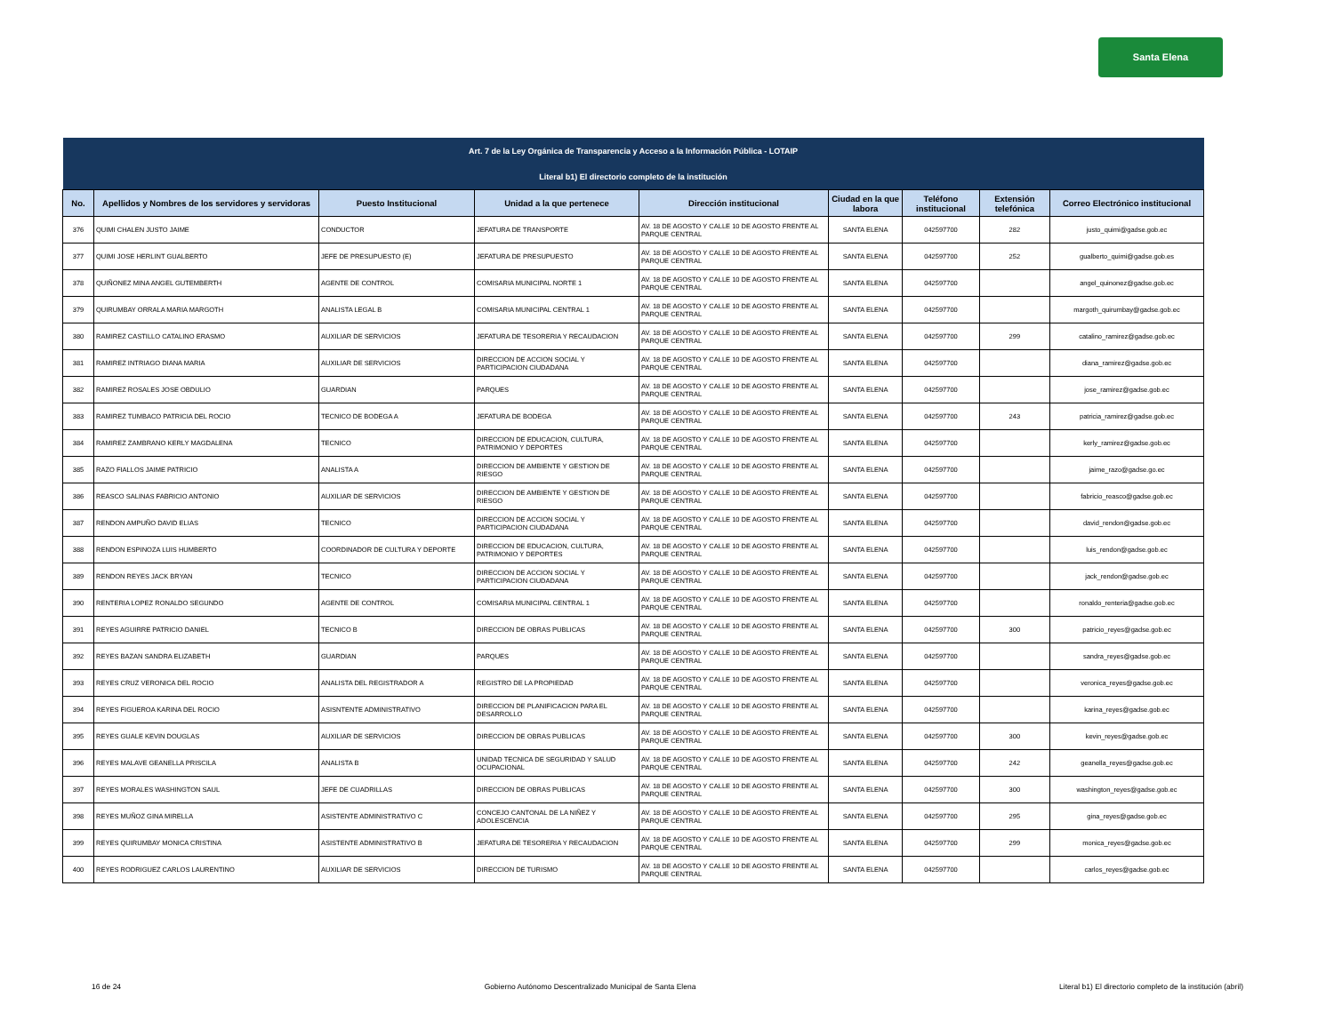Santa Elena
| Art. 7 de la Ley Orgánica de Transparencia y Acceso a la Información Pública - LOTAIP | | | | | | | | |
| --- | --- | --- | --- | --- | --- | --- | --- | --- |
| Literal b1) El directorio completo de la institución | | | | | | | | |
| No. | Apellidos y Nombres de los servidores y servidoras | Puesto Institucional | Unidad a la que pertenece | Dirección institucional | Ciudad en la que labora | Teléfono institucional | Extensión telefónica | Correo Electrónico institucional |
| 376 | QUIMI CHALEN JUSTO JAIME | CONDUCTOR | JEFATURA DE TRANSPORTE | AV. 18 DE AGOSTO Y CALLE 10 DE AGOSTO FRENTE AL PARQUE CENTRAL | SANTA ELENA | 042597700 | 282 | justo_quimi@gadse.gob.ec |
| 377 | QUIMI JOSE HERLINT GUALBERTO | JEFE DE PRESUPUESTO (E) | JEFATURA DE PRESUPUESTO | AV. 18 DE AGOSTO Y CALLE 10 DE AGOSTO FRENTE AL PARQUE CENTRAL | SANTA ELENA | 042597700 | 252 | gualberto_quimi@gadse.gob.es |
| 378 | QUIÑONEZ MINA ANGEL GUTEMBERTH | AGENTE DE CONTROL | COMISARIA MUNICIPAL NORTE 1 | AV. 18 DE AGOSTO Y CALLE 10 DE AGOSTO FRENTE AL PARQUE CENTRAL | SANTA ELENA | 042597700 | | angel_quinonez@gadse.gob.ec |
| 379 | QUIRUMBAY ORRALA MARIA MARGOTH | ANALISTA LEGAL B | COMISARIA MUNICIPAL CENTRAL 1 | AV. 18 DE AGOSTO Y CALLE 10 DE AGOSTO FRENTE AL PARQUE CENTRAL | SANTA ELENA | 042597700 | | margoth_quirumbay@gadse.gob.ec |
| 380 | RAMIREZ CASTILLO CATALINO ERASMO | AUXILIAR DE SERVICIOS | JEFATURA DE TESORERIA Y RECAUDACION | AV. 18 DE AGOSTO Y CALLE 10 DE AGOSTO FRENTE AL PARQUE CENTRAL | SANTA ELENA | 042597700 | 299 | catalino_ramirez@gadse.gob.ec |
| 381 | RAMIREZ INTRIAGO DIANA MARIA | AUXILIAR DE SERVICIOS | DIRECCION DE ACCION SOCIAL Y PARTICIPACION CIUDADANA | AV. 18 DE AGOSTO Y CALLE 10 DE AGOSTO FRENTE AL PARQUE CENTRAL | SANTA ELENA | 042597700 | | diana_ramirez@gadse.gob.ec |
| 382 | RAMIREZ ROSALES JOSE OBDULIO | GUARDIAN | PARQUES | AV. 18 DE AGOSTO Y CALLE 10 DE AGOSTO FRENTE AL PARQUE CENTRAL | SANTA ELENA | 042597700 | | jose_ramirez@gadse.gob.ec |
| 383 | RAMIREZ TUMBACO PATRICIA DEL ROCIO | TECNICO DE BODEGA A | JEFATURA DE BODEGA | AV. 18 DE AGOSTO Y CALLE 10 DE AGOSTO FRENTE AL PARQUE CENTRAL | SANTA ELENA | 042597700 | 243 | patricia_ramirez@gadse.gob.ec |
| 384 | RAMIREZ ZAMBRANO KERLY MAGDALENA | TECNICO | DIRECCION DE EDUCACION, CULTURA, PATRIMONIO Y DEPORTES | AV. 18 DE AGOSTO Y CALLE 10 DE AGOSTO FRENTE AL PARQUE CENTRAL | SANTA ELENA | 042597700 | | kerly_ramirez@gadse.gob.ec |
| 385 | RAZO FIALLOS JAIME PATRICIO | ANALISTA A | DIRECCION DE AMBIENTE Y GESTION DE RIESGO | AV. 18 DE AGOSTO Y CALLE 10 DE AGOSTO FRENTE AL PARQUE CENTRAL | SANTA ELENA | 042597700 | | jaime_razo@gadse.go.ec |
| 386 | REASCO SALINAS FABRICIO ANTONIO | AUXILIAR DE SERVICIOS | DIRECCION DE AMBIENTE Y GESTION DE RIESGO | AV. 18 DE AGOSTO Y CALLE 10 DE AGOSTO FRENTE AL PARQUE CENTRAL | SANTA ELENA | 042597700 | | fabricio_reasco@gadse.gob.ec |
| 387 | RENDON AMPUÑO DAVID ELIAS | TECNICO | DIRECCION DE ACCION SOCIAL Y PARTICIPACION CIUDADANA | AV. 18 DE AGOSTO Y CALLE 10 DE AGOSTO FRENTE AL PARQUE CENTRAL | SANTA ELENA | 042597700 | | david_rendon@gadse.gob.ec |
| 388 | RENDON ESPINOZA LUIS HUMBERTO | COORDINADOR DE CULTURA Y DEPORTE | DIRECCION DE EDUCACION, CULTURA, PATRIMONIO Y DEPORTES | AV. 18 DE AGOSTO Y CALLE 10 DE AGOSTO FRENTE AL PARQUE CENTRAL | SANTA ELENA | 042597700 | | luis_rendon@gadse.gob.ec |
| 389 | RENDON REYES JACK BRYAN | TECNICO | DIRECCION DE ACCION SOCIAL Y PARTICIPACION CIUDADANA | AV. 18 DE AGOSTO Y CALLE 10 DE AGOSTO FRENTE AL PARQUE CENTRAL | SANTA ELENA | 042597700 | | jack_rendon@gadse.gob.ec |
| 390 | RENTERIA LOPEZ RONALDO SEGUNDO | AGENTE DE CONTROL | COMISARIA MUNICIPAL CENTRAL 1 | AV. 18 DE AGOSTO Y CALLE 10 DE AGOSTO FRENTE AL PARQUE CENTRAL | SANTA ELENA | 042597700 | | ronaldo_renteria@gadse.gob.ec |
| 391 | REYES AGUIRRE PATRICIO DANIEL | TECNICO B | DIRECCION DE OBRAS PUBLICAS | AV. 18 DE AGOSTO Y CALLE 10 DE AGOSTO FRENTE AL PARQUE CENTRAL | SANTA ELENA | 042597700 | 300 | patricio_reyes@gadse.gob.ec |
| 392 | REYES BAZAN SANDRA ELIZABETH | GUARDIAN | PARQUES | AV. 18 DE AGOSTO Y CALLE 10 DE AGOSTO FRENTE AL PARQUE CENTRAL | SANTA ELENA | 042597700 | | sandra_reyes@gadse.gob.ec |
| 393 | REYES CRUZ VERONICA DEL ROCIO | ANALISTA DEL REGISTRADOR A | REGISTRO DE LA PROPIEDAD | AV. 18 DE AGOSTO Y CALLE 10 DE AGOSTO FRENTE AL PARQUE CENTRAL | SANTA ELENA | 042597700 | | veronica_reyes@gadse.gob.ec |
| 394 | REYES FIGUEROA KARINA DEL ROCIO | ASISNTENTE ADMINISTRATIVO | DIRECCION DE PLANIFICACION PARA EL DESARROLLO | AV. 18 DE AGOSTO Y CALLE 10 DE AGOSTO FRENTE AL PARQUE CENTRAL | SANTA ELENA | 042597700 | | karina_reyes@gadse.gob.ec |
| 395 | REYES GUALE KEVIN DOUGLAS | AUXILIAR DE SERVICIOS | DIRECCION DE OBRAS PUBLICAS | AV. 18 DE AGOSTO Y CALLE 10 DE AGOSTO FRENTE AL PARQUE CENTRAL | SANTA ELENA | 042597700 | 300 | kevin_reyes@gadse.gob.ec |
| 396 | REYES MALAVE GEANELLA PRISCILA | ANALISTA B | UNIDAD TECNICA DE SEGURIDAD Y SALUD OCUPACIONAL | AV. 18 DE AGOSTO Y CALLE 10 DE AGOSTO FRENTE AL PARQUE CENTRAL | SANTA ELENA | 042597700 | 242 | geanella_reyes@gadse.gob.ec |
| 397 | REYES MORALES WASHINGTON SAUL | JEFE DE CUADRILLAS | DIRECCION DE OBRAS PUBLICAS | AV. 18 DE AGOSTO Y CALLE 10 DE AGOSTO FRENTE AL PARQUE CENTRAL | SANTA ELENA | 042597700 | 300 | washington_reyes@gadse.gob.ec |
| 398 | REYES MUÑOZ GINA MIRELLA | ASISTENTE ADMINISTRATIVO C | CONCEJO CANTONAL DE LA NIÑEZ Y ADOLESCENCIA | AV. 18 DE AGOSTO Y CALLE 10 DE AGOSTO FRENTE AL PARQUE CENTRAL | SANTA ELENA | 042597700 | 295 | gina_reyes@gadse.gob.ec |
| 399 | REYES QUIRUMBAY MONICA CRISTINA | ASISTENTE ADMINISTRATIVO B | JEFATURA DE TESORERIA Y RECAUDACION | AV. 18 DE AGOSTO Y CALLE 10 DE AGOSTO FRENTE AL PARQUE CENTRAL | SANTA ELENA | 042597700 | 299 | monica_reyes@gadse.gob.ec |
| 400 | REYES RODRIGUEZ CARLOS LAURENTINO | AUXILIAR DE SERVICIOS | DIRECCION DE TURISMO | AV. 18 DE AGOSTO Y CALLE 10 DE AGOSTO FRENTE AL PARQUE CENTRAL | SANTA ELENA | 042597700 | | carlos_reyes@gadse.gob.ec |
16 de 24 Gobierno Autónomo Descentralizado Municipal de Santa Elena Literal b1) El directorio completo de la institución (abril)